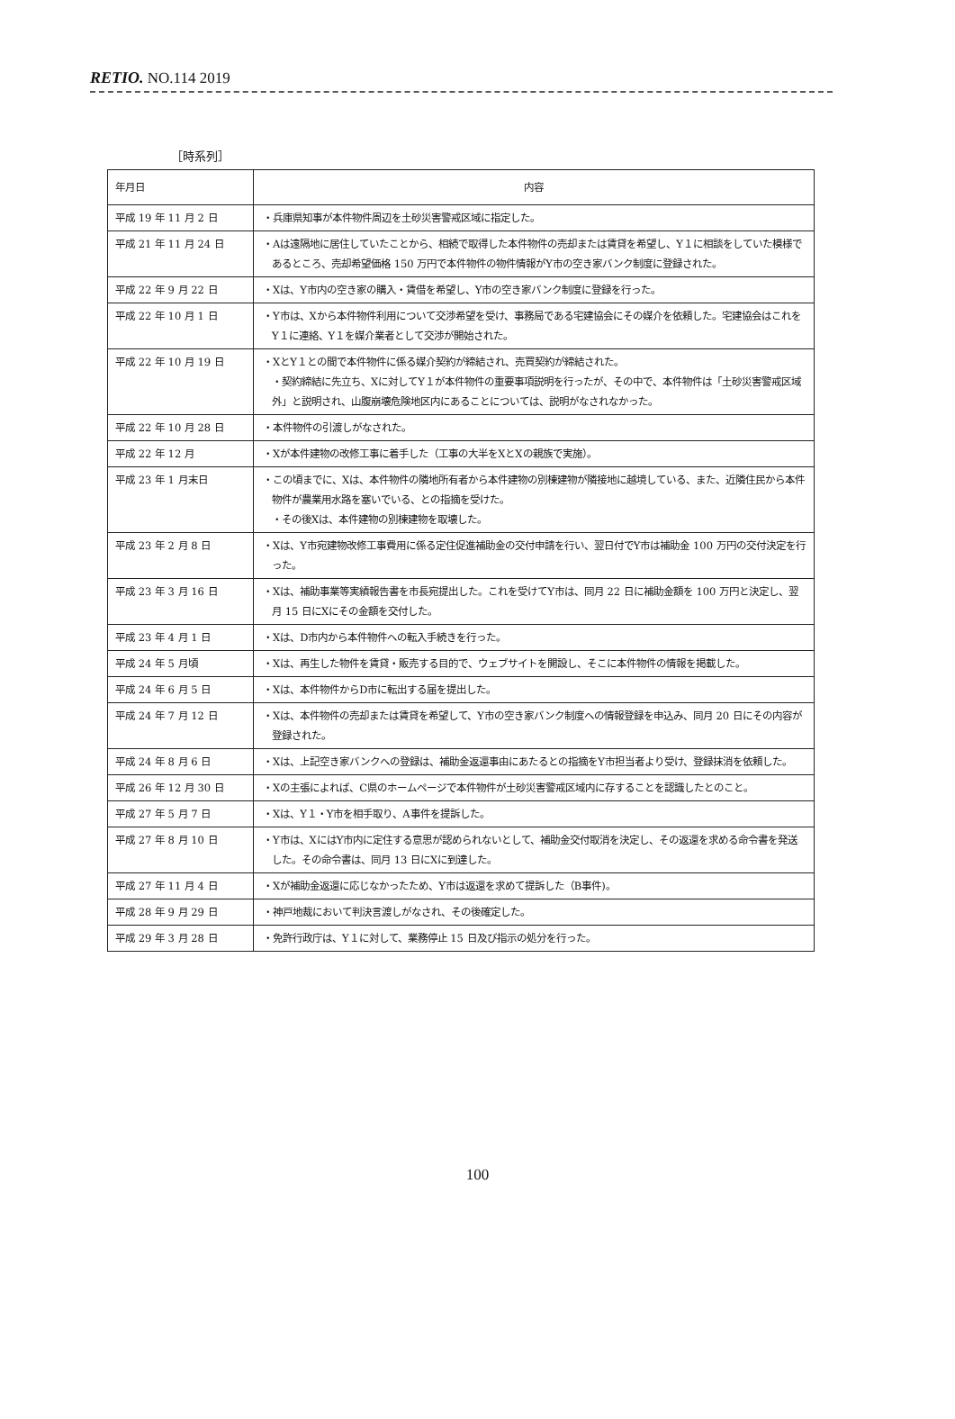RETIO. NO.114 2019
［時系列］
| 年月日 | 内容 |
| --- | --- |
| 平成 19 年 11 月 2 日 | ・兵庫県知事が本件物件周辺を土砂災害警戒区域に指定した。 |
| 平成 21 年 11 月 24 日 | ・Aは遠隔地に居住していたことから、相続で取得した本件物件の売却または賃貸を希望し、Y１に相談をしていた模様であるところ、売却希望価格 150 万円で本件物件の物件情報がY市の空き家バンク制度に登録された。 |
| 平成 22 年 9 月 22 日 | ・Xは、Y市内の空き家の購入・賃借を希望し、Y市の空き家バンク制度に登録を行った。 |
| 平成 22 年 10 月 1 日 | ・Y市は、Xから本件物件利用について交渉希望を受け、事務局である宅建協会にその媒介を依頼した。宅建協会はこれをY１に連絡、Y１を媒介業者として交渉が開始された。 |
| 平成 22 年 10 月 19 日 | ・XとY１との間で本件物件に係る媒介契約が締結され、売買契約が締結された。 ・契約締結に先立ち、Xに対してY１が本件物件の重要事項説明を行ったが、その中で、本件物件は「土砂災害警戒区域外」と説明され、山腹崩壊危険地区内にあることについては、説明がなされなかった。 |
| 平成 22 年 10 月 28 日 | ・本件物件の引渡しがなされた。 |
| 平成 22 年 12 月 | ・Xが本件建物の改修工事に着手した（工事の大半をXとXの親族で実施）。 |
| 平成 23 年 1 月末日 | ・この頃までに、Xは、本件物件の隣地所有者から本件建物の別棟建物が隣接地に越境している、また、近隣住民から本件物件が農業用水路を塞いでいる、との指摘を受けた。 ・その後Xは、本件建物の別棟建物を取壊した。 |
| 平成 23 年 2 月 8 日 | ・Xは、Y市宛建物改修工事費用に係る定住促進補助金の交付申請を行い、翌日付でY市は補助金 100 万円の交付決定を行った。 |
| 平成 23 年 3 月 16 日 | ・Xは、補助事業等実績報告書を市長宛提出した。これを受けてY市は、同月 22 日に補助金額を 100 万円と決定し、翌月 15 日にXにその金額を交付した。 |
| 平成 23 年 4 月 1 日 | ・Xは、D市内から本件物件への転入手続きを行った。 |
| 平成 24 年 5 月頃 | ・Xは、再生した物件を賃貸・販売する目的で、ウェブサイトを開設し、そこに本件物件の情報を掲載した。 |
| 平成 24 年 6 月 5 日 | ・Xは、本件物件からD市に転出する届を提出した。 |
| 平成 24 年 7 月 12 日 | ・Xは、本件物件の売却または賃貸を希望して、Y市の空き家バンク制度への情報登録を申込み、同月 20 日にその内容が登録された。 |
| 平成 24 年 8 月 6 日 | ・Xは、上記空き家バンクへの登録は、補助金返還事由にあたるとの指摘をY市担当者より受け、登録抹消を依頼した。 |
| 平成 26 年 12 月 30 日 | ・Xの主張によれば、C県のホームページで本件物件が土砂災害警戒区域内に存することを認識したとのこと。 |
| 平成 27 年 5 月 7 日 | ・Xは、Y１・Y市を相手取り、A事件を提訴した。 |
| 平成 27 年 8 月 10 日 | ・Y市は、XにはY市内に定住する意思が認められないとして、補助金交付取消を決定し、その返還を求める命令書を発送した。その命令書は、同月 13 日にXに到達した。 |
| 平成 27 年 11 月 4 日 | ・Xが補助金返還に応じなかったため、Y市は返還を求めて提訴した（B事件)。 |
| 平成 28 年 9 月 29 日 | ・神戸地裁において判決言渡しがなされ、その後確定した。 |
| 平成 29 年 3 月 28 日 | ・免許行政庁は、Y１に対して、業務停止 15 日及び指示の処分を行った。 |
100